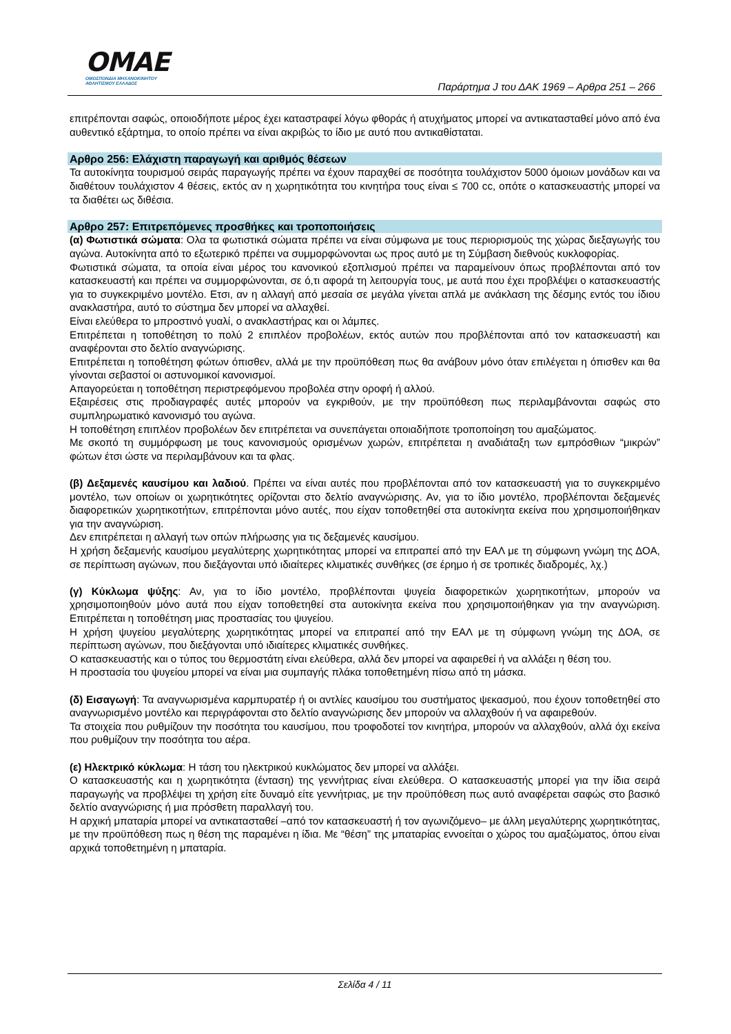OMAE
ΟΜΟΣΠΟΝΔΙΑ ΜΗΧΑΝΟΚΙΝΗΤΟΥ
ΑΘΛΗΤΙΣΜΟΥ ΕΛΛΑΔΟΣ
Παράρτημα J του ΔΑΚ 1969 – Αρθρα 251 – 266
επιτρέπονται σαφώς, οποιοδήποτε μέρος έχει καταστραφεί λόγω φθοράς ή ατυχήματος μπορεί να αντικατασταθεί μόνο από ένα αυθεντικό εξάρτημα, το οποίο πρέπει να είναι ακριβώς το ίδιο με αυτό που αντικαθίσταται.
Αρθρο 256: Ελάχιστη παραγωγή και αριθμός θέσεων
Τα αυτοκίνητα τουρισμού σειράς παραγωγής πρέπει να έχουν παραχθεί σε ποσότητα τουλάχιστον 5000 όμοιων μονάδων και να διαθέτουν τουλάχιστον 4 θέσεις, εκτός αν η χωρητικότητα του κινητήρα τους είναι ≤ 700 cc, οπότε ο κατασκευαστής μπορεί να τα διαθέτει ως διθέσια.
Αρθρο 257: Επιτρεπόμενες προσθήκες και τροποποιήσεις
(α) Φωτιστικά σώματα: Ολα τα φωτιστικά σώματα πρέπει να είναι σύμφωνα με τους περιορισμούς της χώρας διεξαγωγής του αγώνα. Αυτοκίνητα από το εξωτερικό πρέπει να συμμορφώνονται ως προς αυτό με τη Σύμβαση διεθνούς κυκλοφορίας.
Φωτιστικά σώματα, τα οποία είναι μέρος του κανονικού εξοπλισμού πρέπει να παραμείνουν όπως προβλέπονται από τον κατασκευαστή και πρέπει να συμμορφώνονται, σε ό,τι αφορά τη λειτουργία τους, με αυτά που έχει προβλέψει ο κατασκευαστής για το συγκεκριμένο μοντέλο. Ετσι, αν η αλλαγή από μεσαία σε μεγάλα γίνεται απλά με ανάκλαση της δέσμης εντός του ίδιου ανακλαστήρα, αυτό το σύστημα δεν μπορεί να αλλαχθεί.
Είναι ελεύθερα το μπροστινό γυαλί, ο ανακλαστήρας και οι λάμπες.
Επιτρέπεται η τοποθέτηση το πολύ 2 επιπλέον προβολέων, εκτός αυτών που προβλέπονται από τον κατασκευαστή και αναφέρονται στο δελτίο αναγνώρισης.
Επιτρέπεται η τοποθέτηση φώτων όπισθεν, αλλά με την προϋπόθεση πως θα ανάβουν μόνο όταν επιλέγεται η όπισθεν και θα γίνονται σεβαστοί οι αστυνομικοί κανονισμοί.
Απαγορεύεται η τοποθέτηση περιστρεφόμενου προβολέα στην οροφή ή αλλού.
Εξαιρέσεις στις προδιαγραφές αυτές μπορούν να εγκριθούν, με την προϋπόθεση πως περιλαμβάνονται σαφώς στο συμπληρωματικό κανονισμό του αγώνα.
Η τοποθέτηση επιπλέον προβολέων δεν επιτρέπεται να συνεπάγεται οποιαδήποτε τροποποίηση του αμαξώματος.
Με σκοπό τη συμμόρφωση με τους κανονισμούς ορισμένων χωρών, επιτρέπεται η αναδιάταξη των εμπρόσθιων “μικρών” φώτων έτσι ώστε να περιλαμβάνουν και τα φλας.
(β) Δεξαμενές καυσίμου και λαδιού. Πρέπει να είναι αυτές που προβλέπονται από τον κατασκευαστή για το συγκεκριμένο μοντέλο, των οποίων οι χωρητικότητες ορίζονται στο δελτίο αναγνώρισης. Αν, για το ίδιο μοντέλο, προβλέπονται δεξαμενές διαφορετικών χωρητικοτήτων, επιτρέπονται μόνο αυτές, που είχαν τοποθετηθεί στα αυτοκίνητα εκείνα που χρησιμοποιήθηκαν για την αναγνώριση.
Δεν επιτρέπεται η αλλαγή των οπών πλήρωσης για τις δεξαμενές καυσίμου.
Η χρήση δεξαμενής καυσίμου μεγαλύτερης χωρητικότητας μπορεί να επιτραπεί από την ΕΑΛ με τη σύμφωνη γνώμη της ΔΟΑ, σε περίπτωση αγώνων, που διεξάγονται υπό ιδιαίτερες κλιματικές συνθήκες (σε έρημο ή σε τροπικές διαδρομές, λχ.)
(γ) Κύκλωμα ψύξης: Αν, για το ίδιο μοντέλο, προβλέπονται ψυγεία διαφορετικών χωρητικοτήτων, μπορούν να χρησιμοποιηθούν μόνο αυτά που είχαν τοποθετηθεί στα αυτοκίνητα εκείνα που χρησιμοποιήθηκαν για την αναγνώριση. Επιτρέπεται η τοποθέτηση μιας προστασίας του ψυγείου.
Η χρήση ψυγείου μεγαλύτερης χωρητικότητας μπορεί να επιτραπεί από την ΕΑΛ με τη σύμφωνη γνώμη της ΔΟΑ, σε περίπτωση αγώνων, που διεξάγονται υπό ιδιαίτερες κλιματικές συνθήκες.
Ο κατασκευαστής και ο τύπος του θερμοστάτη είναι ελεύθερα, αλλά δεν μπορεί να αφαιρεθεί ή να αλλάξει η θέση του.
Η προστασία του ψυγείου μπορεί να είναι μια συμπαγής πλάκα τοποθετημένη πίσω από τη μάσκα.
(δ) Εισαγωγή: Τα αναγνωρισμένα καρμπυρατέρ ή οι αντλίες καυσίμου του συστήματος ψεκασμού, που έχουν τοποθετηθεί στο αναγνωρισμένο μοντέλο και περιγράφονται στο δελτίο αναγνώρισης δεν μπορούν να αλλαχθούν ή να αφαιρεθούν.
Τα στοιχεία που ρυθμίζουν την ποσότητα του καυσίμου, που τροφοδοτεί τον κινητήρα, μπορούν να αλλαχθούν, αλλά όχι εκείνα που ρυθμίζουν την ποσότητα του αέρα.
(ε) Ηλεκτρικό κύκλωμα: Η τάση του ηλεκτρικού κυκλώματος δεν μπορεί να αλλάξει.
Ο κατασκευαστής και η χωρητικότητα (ένταση) της γεννήτριας είναι ελεύθερα. Ο κατασκευαστής μπορεί για την ίδια σειρά παραγωγής να προβλέψει τη χρήση είτε δυναμό είτε γεννήτριας, με την προϋπόθεση πως αυτό αναφέρεται σαφώς στο βασικό δελτίο αναγνώρισης ή μια πρόσθετη παραλλαγή του.
Η αρχική μπαταρία μπορεί να αντικατασταθεί –από τον κατασκευαστή ή τον αγωνιζόμενο– με άλλη μεγαλύτερης χωρητικότητας, με την προϋπόθεση πως η θέση της παραμένει η ίδια. Με “θέση” της μπαταρίας εννοείται ο χώρος του αμαξώματος, όπου είναι αρχικά τοποθετημένη η μπαταρία.
Σελίδα 4 / 11